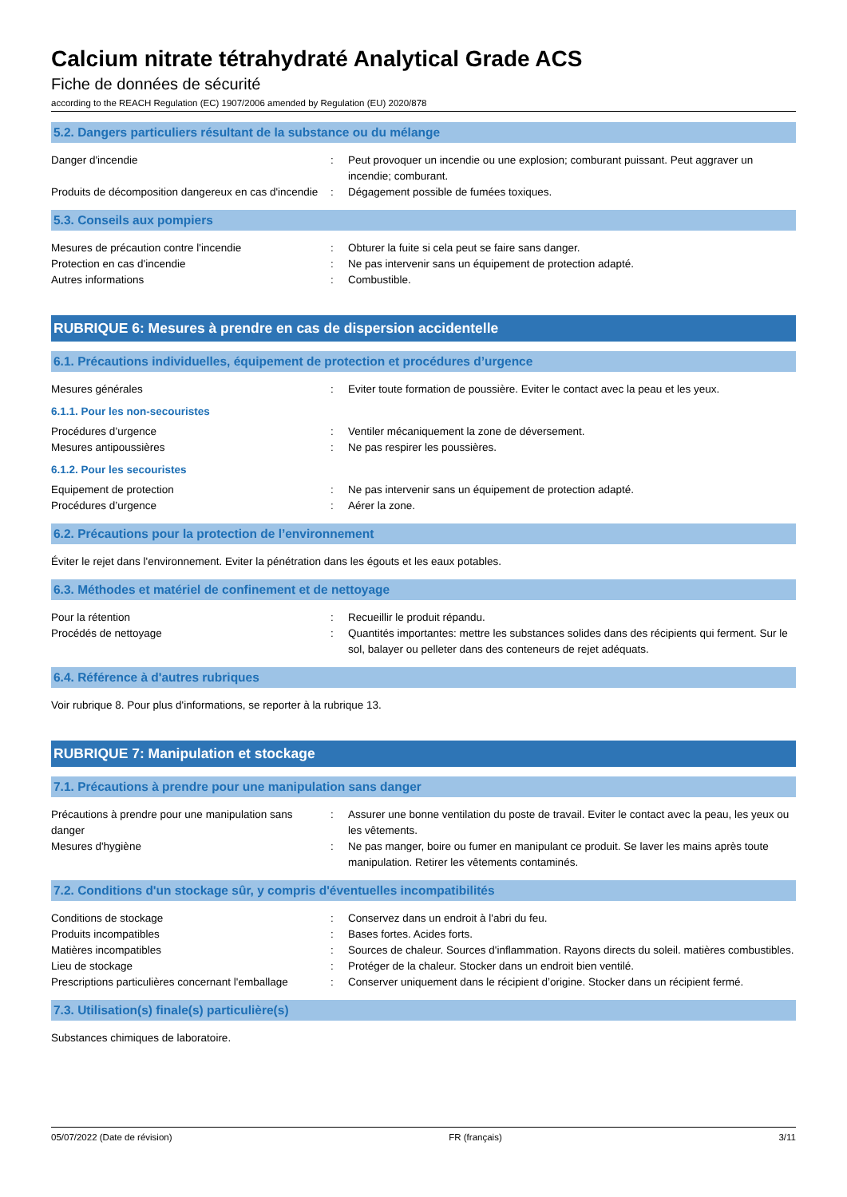Calcium nitrate tétrahydraté Analytical Grade ACS
Fiche de données de sécurité
according to the REACH Regulation (EC) 1907/2006 amended by Regulation (EU) 2020/878
5.2. Dangers particuliers résultant de la substance ou du mélange
Danger d'incendie : Peut provoquer un incendie ou une explosion; comburant puissant. Peut aggraver un incendie; comburant.
Produits de décomposition dangereux en cas d'incendie
: Dégagement possible de fumées toxiques.
5.3. Conseils aux pompiers
Mesures de précaution contre l'incendie : Obturer la fuite si cela peut se faire sans danger.
Protection en cas d'incendie : Ne pas intervenir sans un équipement de protection adapté.
Autres informations : Combustible.
RUBRIQUE 6: Mesures à prendre en cas de dispersion accidentelle
6.1. Précautions individuelles, équipement de protection et procédures d’urgence
Mesures générales : Eviter toute formation de poussière. Eviter le contact avec la peau et les yeux.
6.1.1. Pour les non-secouristes
Procédures d’urgence : Ventiler mécaniquement la zone de déversement.
Mesures antipoussières : Ne pas respirer les poussières.
6.1.2. Pour les secouristes
Equipement de protection : Ne pas intervenir sans un équipement de protection adapté.
Procédures d’urgence : Aérer la zone.
6.2. Précautions pour la protection de l’environnement
Éviter le rejet dans l'environnement. Eviter la pénétration dans les égouts et les eaux potables.
6.3. Méthodes et matériel de confinement et de nettoyage
Pour la rétention : Recueillir le produit répandu.
Procédés de nettoyage : Quantités importantes: mettre les substances solides dans des récipients qui ferment. Sur le sol, balayer ou pelleter dans des conteneurs de rejet adéquats.
6.4. Référence à d'autres rubriques
Voir rubrique 8. Pour plus d'informations, se reporter à la rubrique 13.
RUBRIQUE 7: Manipulation et stockage
7.1. Précautions à prendre pour une manipulation sans danger
Précautions à prendre pour une manipulation sans danger
: Assurer une bonne ventilation du poste de travail. Eviter le contact avec la peau, les yeux ou les vêtements.
Mesures d'hygiène : Ne pas manger, boire ou fumer en manipulant ce produit. Se laver les mains après toute manipulation. Retirer les vêtements contaminés.
7.2. Conditions d'un stockage sûr, y compris d'éventuelles incompatibilités
Conditions de stockage : Conservez dans un endroit à l'abri du feu.
Produits incompatibles : Bases fortes. Acides forts.
Matières incompatibles : Sources de chaleur. Sources d'inflammation. Rayons directs du soleil. matières combustibles.
Lieu de stockage : Protéger de la chaleur. Stocker dans un endroit bien ventilé.
Prescriptions particulières concernant l'emballage
: Conserver uniquement dans le récipient d’origine. Stocker dans un récipient fermé.
7.3. Utilisation(s) finale(s) particulière(s)
Substances chimiques de laboratoire.
05/07/2022 (Date de révision) FR (français) 3/11